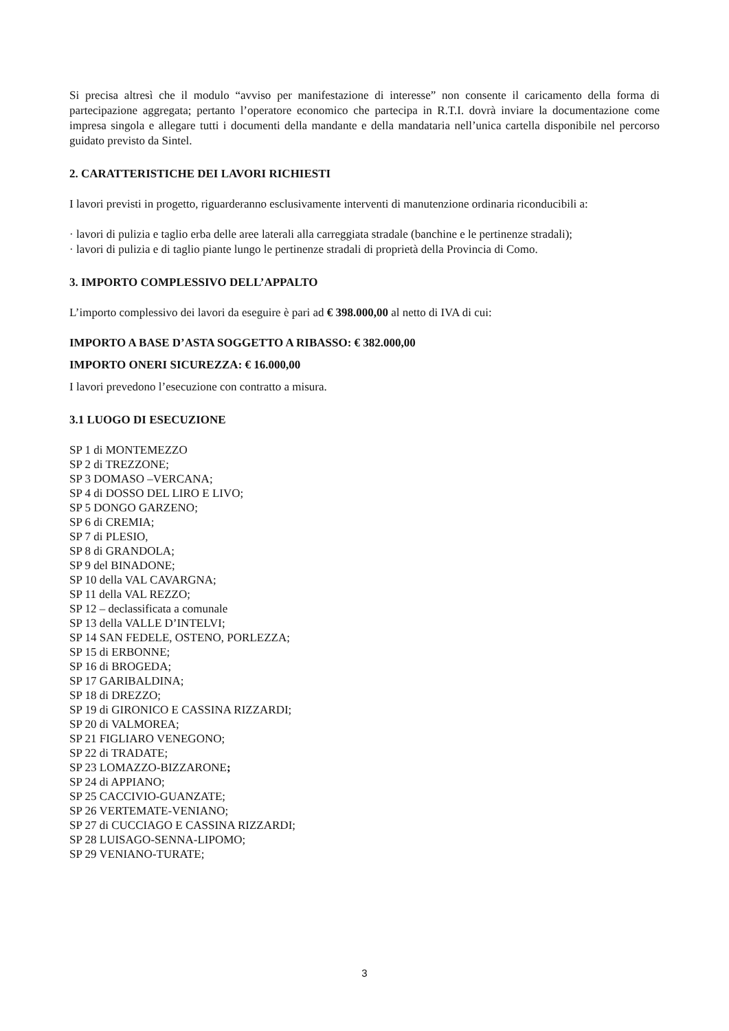Si precisa altresì che il modulo “avviso per manifestazione di interesse” non consente il caricamento della forma di partecipazione aggregata; pertanto l’operatore economico che partecipa in R.T.I. dovrà inviare la documentazione come impresa singola e allegare tutti i documenti della mandante e della mandataria nell’unica cartella disponibile nel percorso guidato previsto da Sintel.
2. CARATTERISTICHE DEI LAVORI RICHIESTI
I lavori previsti in progetto, riguarderanno esclusivamente interventi di manutenzione ordinaria riconducibili a:
· lavori di pulizia e taglio erba delle aree laterali alla carreggiata stradale (banchine e le pertinenze stradali);
· lavori di pulizia e di taglio piante lungo le pertinenze stradali di proprietà della Provincia di Como.
3. IMPORTO COMPLESSIVO DELL’APPALTO
L’importo complessivo dei lavori da eseguire è pari ad € 398.000,00 al netto di IVA di cui:
IMPORTO A BASE D’ASTA SOGGETTO A RIBASSO: € 382.000,00
IMPORTO ONERI SICUREZZA: € 16.000,00
I lavori prevedono l’esecuzione con contratto a misura.
3.1 LUOGO DI ESECUZIONE
SP 1 di MONTEMEZZO
SP 2 di TREZZONE;
SP 3 DOMASO –VERCANA;
SP 4 di DOSSO DEL LIRO E LIVO;
SP 5 DONGO GARZENO;
SP 6 di CREMIA;
SP 7 di PLESIO,
SP 8 di GRANDOLA;
SP 9 del BINADONE;
SP 10 della VAL CAVARGNA;
SP 11 della VAL REZZO;
SP 12 – declassificata a comunale
SP 13 della VALLE D’INTELVI;
SP 14 SAN FEDELE, OSTENO, PORLEZZA;
SP 15 di ERBONNE;
SP 16 di BROGEDA;
SP 17 GARIBALDINA;
SP 18 di DREZZO;
SP 19 di GIRONICO E CASSINA RIZZARDI;
SP 20 di VALMOREA;
SP 21 FIGLIARO VENEGONO;
SP 22 di TRADATE;
SP 23 LOMAZZO-BIZZARONE;
SP 24 di APPIANO;
SP 25 CACCIVIO-GUANZATE;
SP 26 VERTEMATE-VENIANO;
SP 27 di CUCCIAGO E CASSINA RIZZARDI;
SP 28 LUISAGO-SENNA-LIPOMO;
SP 29 VENIANO-TURATE;
3